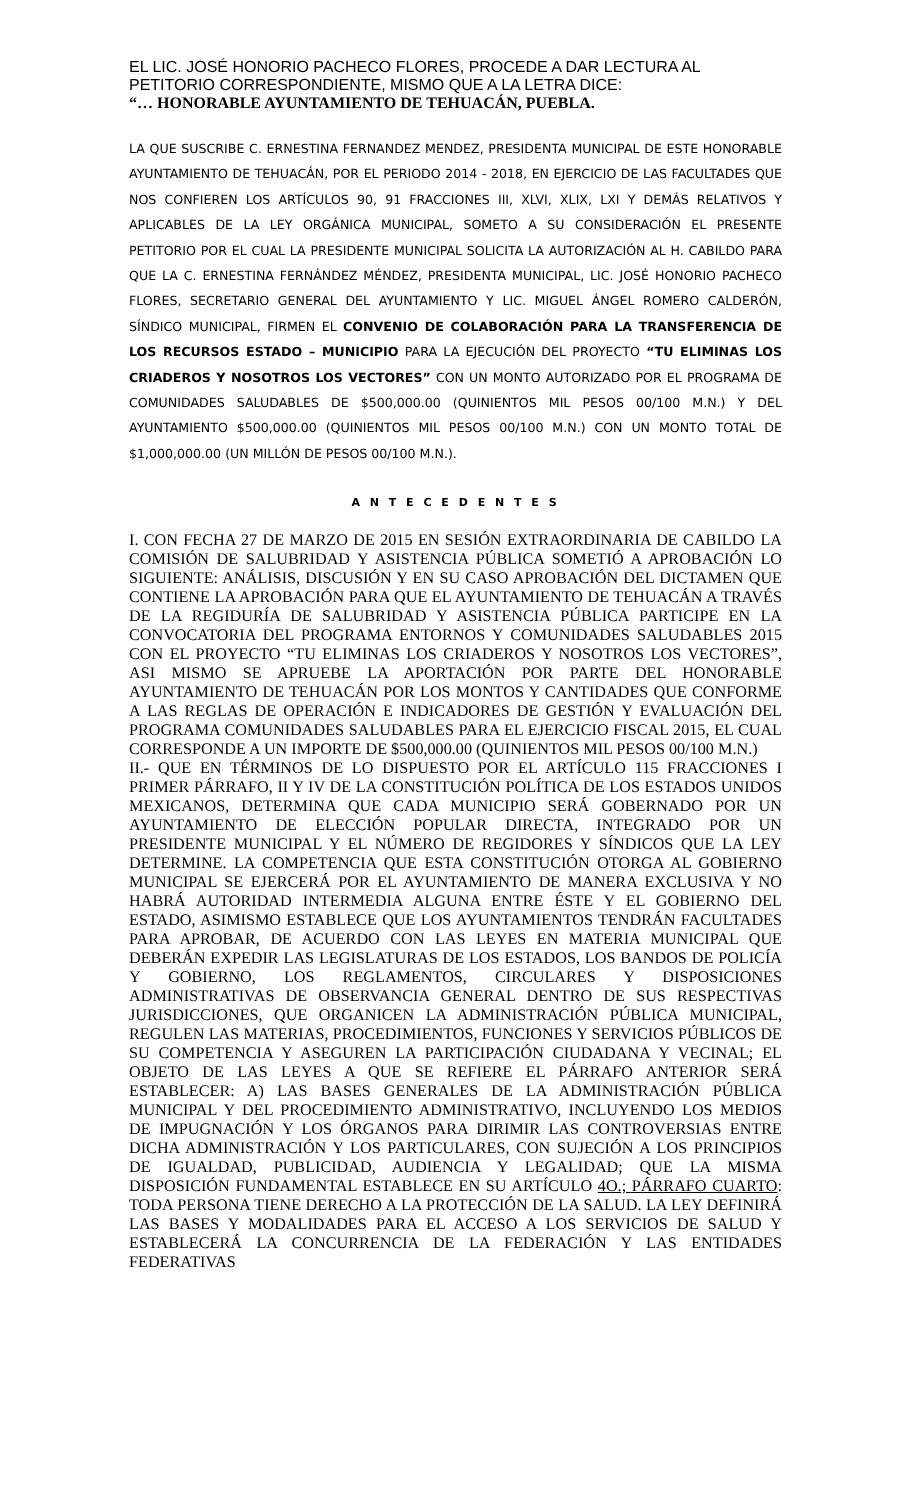EL LIC. JOSÉ HONORIO PACHECO FLORES, PROCEDE A DAR LECTURA AL PETITORIO CORRESPONDIENTE, MISMO QUE A LA LETRA DICE:
“… HONORABLE AYUNTAMIENTO DE TEHUACÁN, PUEBLA.
LA QUE SUSCRIBE C. ERNESTINA FERNANDEZ MENDEZ, PRESIDENTA MUNICIPAL DE ESTE HONORABLE AYUNTAMIENTO DE TEHUACÁN, POR EL PERIODO 2014 - 2018, EN EJERCICIO DE LAS FACULTADES QUE NOS CONFIEREN LOS ARTÍCULOS 90, 91 FRACCIONES III, XLVI, XLIX, LXI Y DEMÁS RELATIVOS Y APLICABLES DE LA LEY ORGÁNICA MUNICIPAL, SOMETO A SU CONSIDERACIÓN EL PRESENTE PETITORIO POR EL CUAL LA PRESIDENTE MUNICIPAL SOLICITA LA AUTORIZACIÓN AL H. CABILDO PARA QUE LA C. ERNESTINA FERNÁNDEZ MÉNDEZ, PRESIDENTA MUNICIPAL, LIC. JOSÉ HONORIO PACHECO FLORES, SECRETARIO GENERAL DEL AYUNTAMIENTO Y LIC. MIGUEL ÁNGEL ROMERO CALDERÓN, SÍNDICO MUNICIPAL, FIRMEN EL CONVENIO DE COLABORACIÓN PARA LA TRANSFERENCIA DE LOS RECURSOS ESTADO – MUNICIPIO PARA LA EJECUCIÓN DEL PROYECTO “TU ELIMINAS LOS CRIADEROS Y NOSOTROS LOS VECTORES” CON UN MONTO AUTORIZADO POR EL PROGRAMA DE COMUNIDADES SALUDABLES DE $500,000.00 (QUINIENTOS MIL PESOS 00/100 M.N.) Y DEL AYUNTAMIENTO $500,000.00 (QUINIENTOS MIL PESOS 00/100 M.N.) CON UN MONTO TOTAL DE $1,000,000.00 (UN MILLÓN DE PESOS 00/100 M.N.).
A N T E C E D E N T E S
I. CON FECHA 27 DE MARZO DE 2015 EN SESIÓN EXTRAORDINARIA DE CABILDO LA COMISIÓN DE SALUBRIDAD Y ASISTENCIA PÚBLICA SOMETIÓ A APROBACIÓN LO SIGUIENTE: ANÁLISIS, DISCUSIÓN Y EN SU CASO APROBACIÓN DEL DICTAMEN QUE CONTIENE LA APROBACIÓN PARA QUE EL AYUNTAMIENTO DE TEHUACÁN A TRAVÉS DE LA REGIDURÍA DE SALUBRIDAD Y ASISTENCIA PÚBLICA PARTICIPE EN LA CONVOCATORIA DEL PROGRAMA ENTORNOS Y COMUNIDADES SALUDABLES 2015 CON EL PROYECTO “TU ELIMINAS LOS CRIADEROS Y NOSOTROS LOS VECTORES”, ASI MISMO SE APRUEBE LA APORTACIÓN POR PARTE DEL HONORABLE AYUNTAMIENTO DE TEHUACÁN POR LOS MONTOS Y CANTIDADES QUE CONFORME A LAS REGLAS DE OPERACIÓN E INDICADORES DE GESTIÓN Y EVALUACIÓN DEL PROGRAMA COMUNIDADES SALUDABLES PARA EL EJERCICIO FISCAL 2015, EL CUAL CORRESPONDE A UN IMPORTE DE $500,000.00 (QUINIENTOS MIL PESOS 00/100 M.N.)
II.- QUE EN TÉRMINOS DE LO DISPUESTO POR EL ARTÍCULO 115 FRACCIONES I PRIMER PÁRRAFO, II Y IV DE LA CONSTITUCIÓN POLÍTICA DE LOS ESTADOS UNIDOS MEXICANOS, DETERMINA QUE CADA MUNICIPIO SERÁ GOBERNADO POR UN AYUNTAMIENTO DE ELECCIÓN POPULAR DIRECTA, INTEGRADO POR UN PRESIDENTE MUNICIPAL Y EL NÚMERO DE REGIDORES Y SÍNDICOS QUE LA LEY DETERMINE. LA COMPETENCIA QUE ESTA CONSTITUCIÓN OTORGA AL GOBIERNO MUNICIPAL SE EJERCERÁ POR EL AYUNTAMIENTO DE MANERA EXCLUSIVA Y NO HABRÁ AUTORIDAD INTERMEDIA ALGUNA ENTRE ÉSTE Y EL GOBIERNO DEL ESTADO, ASIMISMO ESTABLECE QUE LOS AYUNTAMIENTOS TENDRÁN FACULTADES PARA APROBAR, DE ACUERDO CON LAS LEYES EN MATERIA MUNICIPAL QUE DEBERÁN EXPEDIR LAS LEGISLATURAS DE LOS ESTADOS, LOS BANDOS DE POLICÍA Y GOBIERNO, LOS REGLAMENTOS, CIRCULARES Y DISPOSICIONES ADMINISTRATIVAS DE OBSERVANCIA GENERAL DENTRO DE SUS RESPECTIVAS JURISDICCIONES, QUE ORGANICEN LA ADMINISTRACIÓN PÚBLICA MUNICIPAL, REGULEN LAS MATERIAS, PROCEDIMIENTOS, FUNCIONES Y SERVICIOS PÚBLICOS DE SU COMPETENCIA Y ASEGUREN LA PARTICIPACIÓN CIUDADANA Y VECINAL; EL OBJETO DE LAS LEYES A QUE SE REFIERE EL PÁRRAFO ANTERIOR SERÁ ESTABLECER: A) LAS BASES GENERALES DE LA ADMINISTRACIÓN PÚBLICA MUNICIPAL Y DEL PROCEDIMIENTO ADMINISTRATIVO, INCLUYENDO LOS MEDIOS DE IMPUGNACIÓN Y LOS ÓRGANOS PARA DIRIMIR LAS CONTROVERSIAS ENTRE DICHA ADMINISTRACIÓN Y LOS PARTICULARES, CON SUJECIÓN A LOS PRINCIPIOS DE IGUALDAD, PUBLICIDAD, AUDIENCIA Y LEGALIDAD; QUE LA MISMA DISPOSICIÓN FUNDAMENTAL ESTABLECE EN SU ARTÍCULO 4O.; PÁRRAFO CUARTO: TODA PERSONA TIENE DERECHO A LA PROTECCIÓN DE LA SALUD. LA LEY DEFINIRÁ LAS BASES Y MODALIDADES PARA EL ACCESO A LOS SERVICIOS DE SALUD Y ESTABLECERÁ LA CONCURRENCIA DE LA FEDERACIÓN Y LAS ENTIDADES FEDERATIVAS